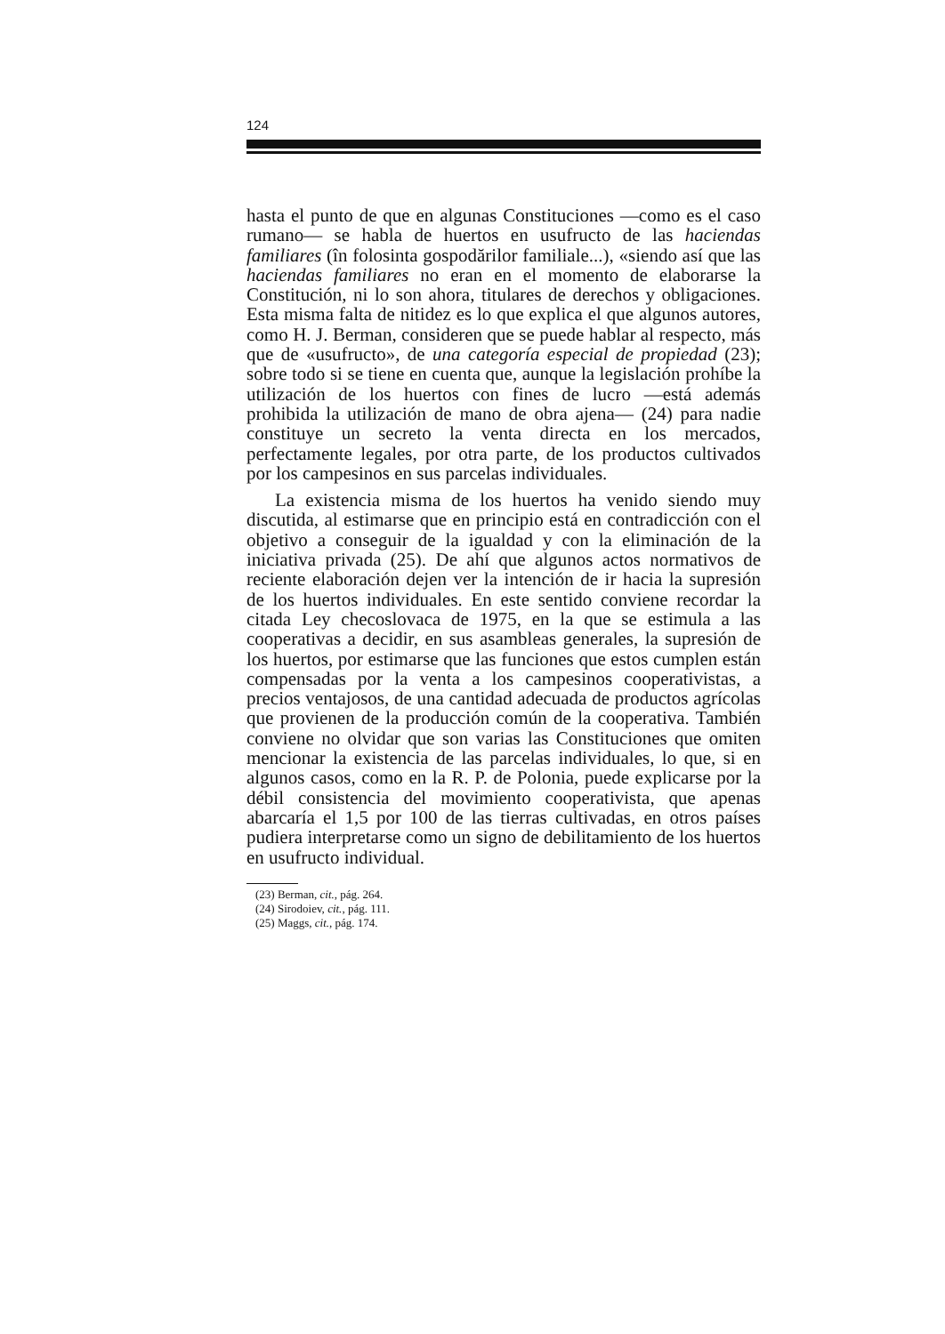124
hasta el punto de que en algunas Constituciones —como es el caso rumano— se habla de huertos en usufructo de las haciendas familiares (în folosinta gospodărilor familiale...), «siendo así que las haciendas familiares no eran en el momento de elaborarse la Constitución, ni lo son ahora, titulares de derechos y obligaciones. Esta misma falta de nitidez es lo que explica el que algunos autores, como H. J. Berman, consideren que se puede hablar al respecto, más que de «usufructo», de una categoría especial de propiedad (23); sobre todo si se tiene en cuenta que, aunque la legislación prohíbe la utilización de los huertos con fines de lucro —está además prohibida la utilización de mano de obra ajena— (24) para nadie constituye un secreto la venta directa en los mercados, perfectamente legales, por otra parte, de los productos cultivados por los campesinos en sus parcelas individuales.
La existencia misma de los huertos ha venido siendo muy discutida, al estimarse que en principio está en contradicción con el objetivo a conseguir de la igualdad y con la eliminación de la iniciativa privada (25). De ahí que algunos actos normativos de reciente elaboración dejen ver la intención de ir hacia la supresión de los huertos individuales. En este sentido conviene recordar la citada Ley checoslovaca de 1975, en la que se estimula a las cooperativas a decidir, en sus asambleas generales, la supresión de los huertos, por estimarse que las funciones que estos cumplen están compensadas por la venta a los campesinos cooperativistas, a precios ventajosos, de una cantidad adecuada de productos agrícolas que provienen de la producción común de la cooperativa. También conviene no olvidar que son varias las Constituciones que omiten mencionar la existencia de las parcelas individuales, lo que, si en algunos casos, como en la R. P. de Polonia, puede explicarse por la débil consistencia del movimiento cooperativista, que apenas abarcaría el 1,5 por 100 de las tierras cultivadas, en otros países pudiera interpretarse como un signo de debilitamiento de los huertos en usufructo individual.
(23) Berman, cit., pág. 264.
(24) Sirodoiev, cit., pág. 111.
(25) Maggs, cit., pág. 174.